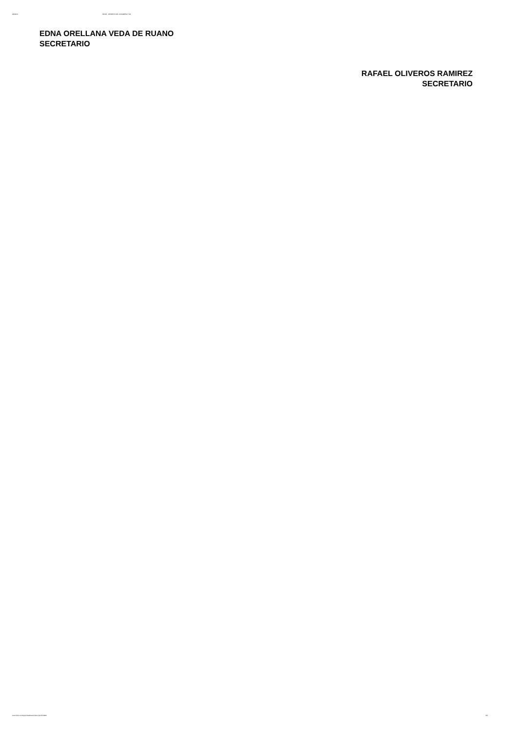29/09/12 INFILE - DECRETO DEL CONGRESO 7-94
EDNA ORELLANA VEDA DE RUANO
SECRETARIO
RAFAEL OLIVEROS RAMIREZ
SECRETARIO
www.infile.com/leyes/visualizador/index.php?id=2992 4/4